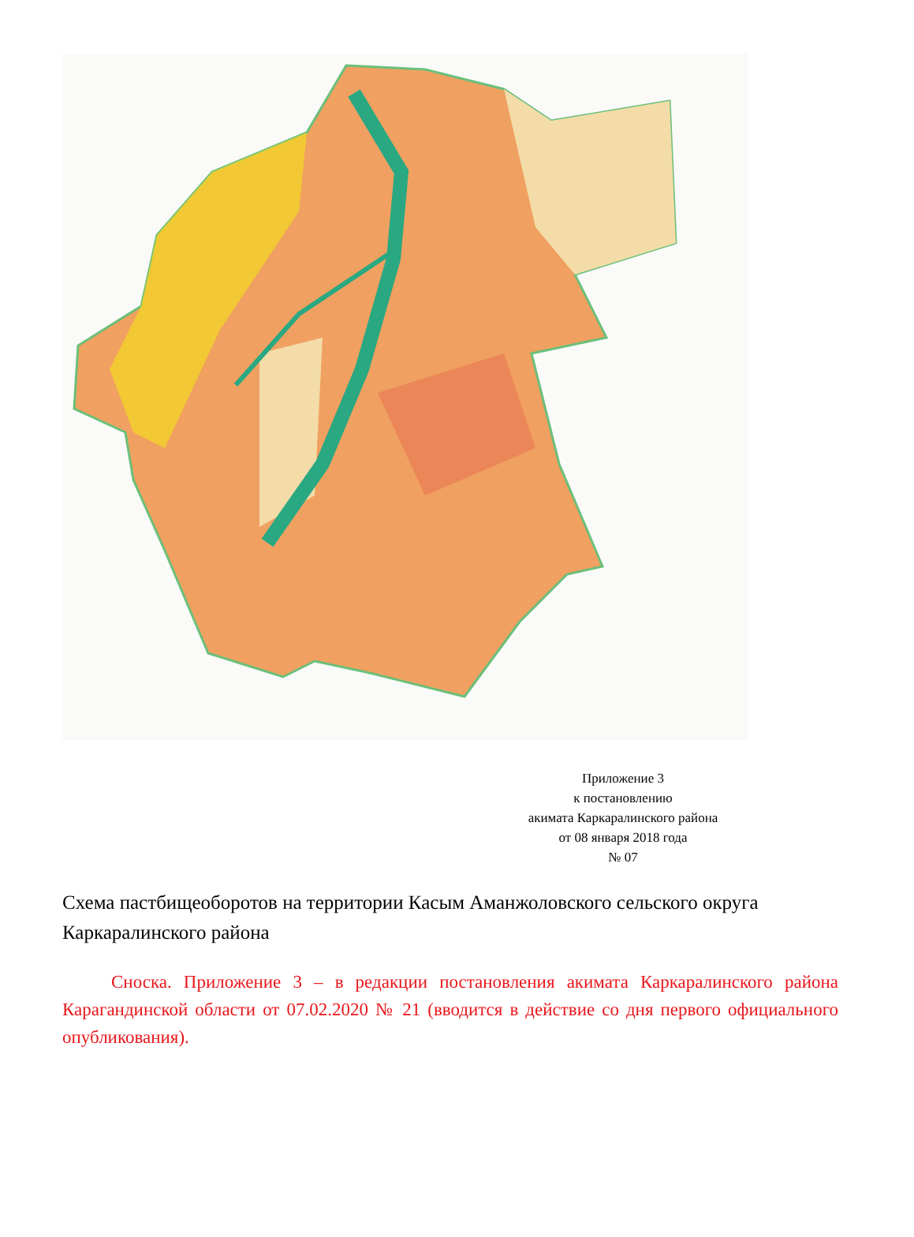Приложение 3
к постановлению
акимата Каркаралинского района
от 08 января 2018 года
№ 07
Схема пастбищеоборотов на территории Касым Аманжоловского сельского округа Каркаралинского района
Сноска. Приложение 3 – в редакции постановления акимата Каркаралинского района Карагандинской области от 07.02.2020 № 21 (вводится в действие со дня первого официального опубликования).